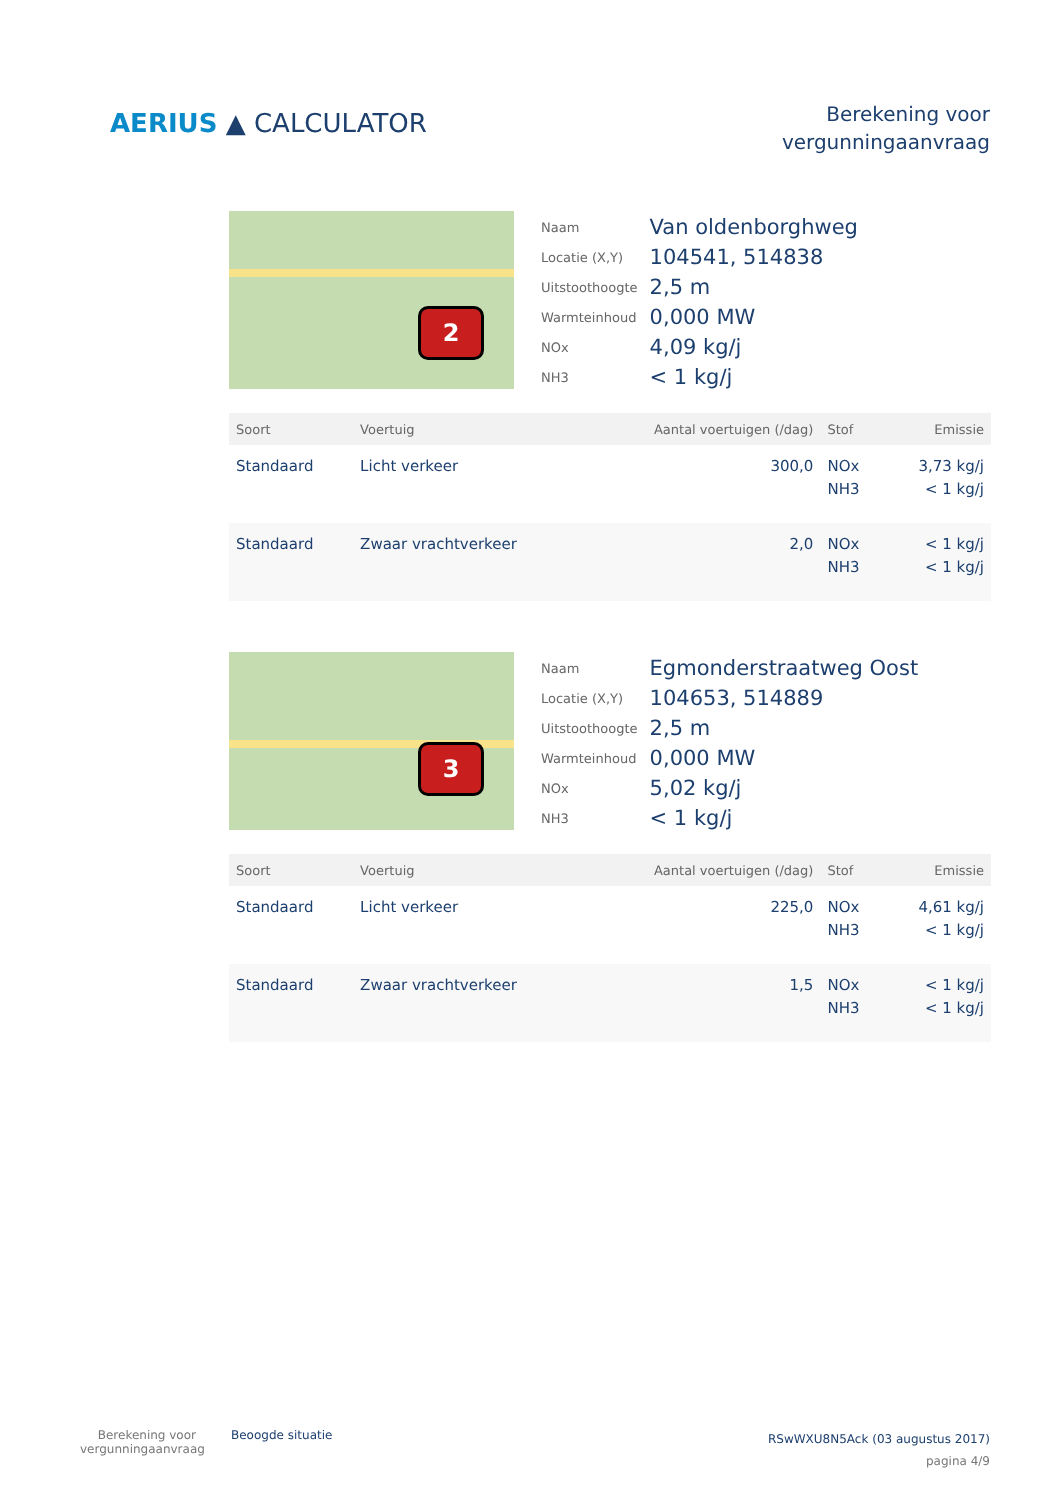AERIUS ▲ CALCULATOR
Berekening voor
vergunningaanvraag
2
| Naam | Van oldenborghweg |
| Locatie (X,Y) | 104541, 514838 |
| Uitstoothoogte | 2,5 m |
| Warmteinhoud | 0,000 MW |
| NOx | 4,09 kg/j |
| NH3 | < 1 kg/j |
| Soort | Voertuig | Aantal voertuigen (/dag) | Stof | Emissie |
| --- | --- | --- | --- | --- |
| Standaard | Licht verkeer | 300,0 | NOx NH3 | 3,73 kg/j < 1 kg/j |
| Standaard | Zwaar vrachtverkeer | 2,0 | NOx NH3 | < 1 kg/j < 1 kg/j |
3
| Naam | Egmonderstraatweg Oost |
| Locatie (X,Y) | 104653, 514889 |
| Uitstoothoogte | 2,5 m |
| Warmteinhoud | 0,000 MW |
| NOx | 5,02 kg/j |
| NH3 | < 1 kg/j |
| Soort | Voertuig | Aantal voertuigen (/dag) | Stof | Emissie |
| --- | --- | --- | --- | --- |
| Standaard | Licht verkeer | 225,0 | NOx NH3 | 4,61 kg/j < 1 kg/j |
| Standaard | Zwaar vrachtverkeer | 1,5 | NOx NH3 | < 1 kg/j < 1 kg/j |
Berekening voor
vergunningaanvraag
Beoogde situatie
RSwWXU8N5Ack (03 augustus 2017)
pagina 4/9